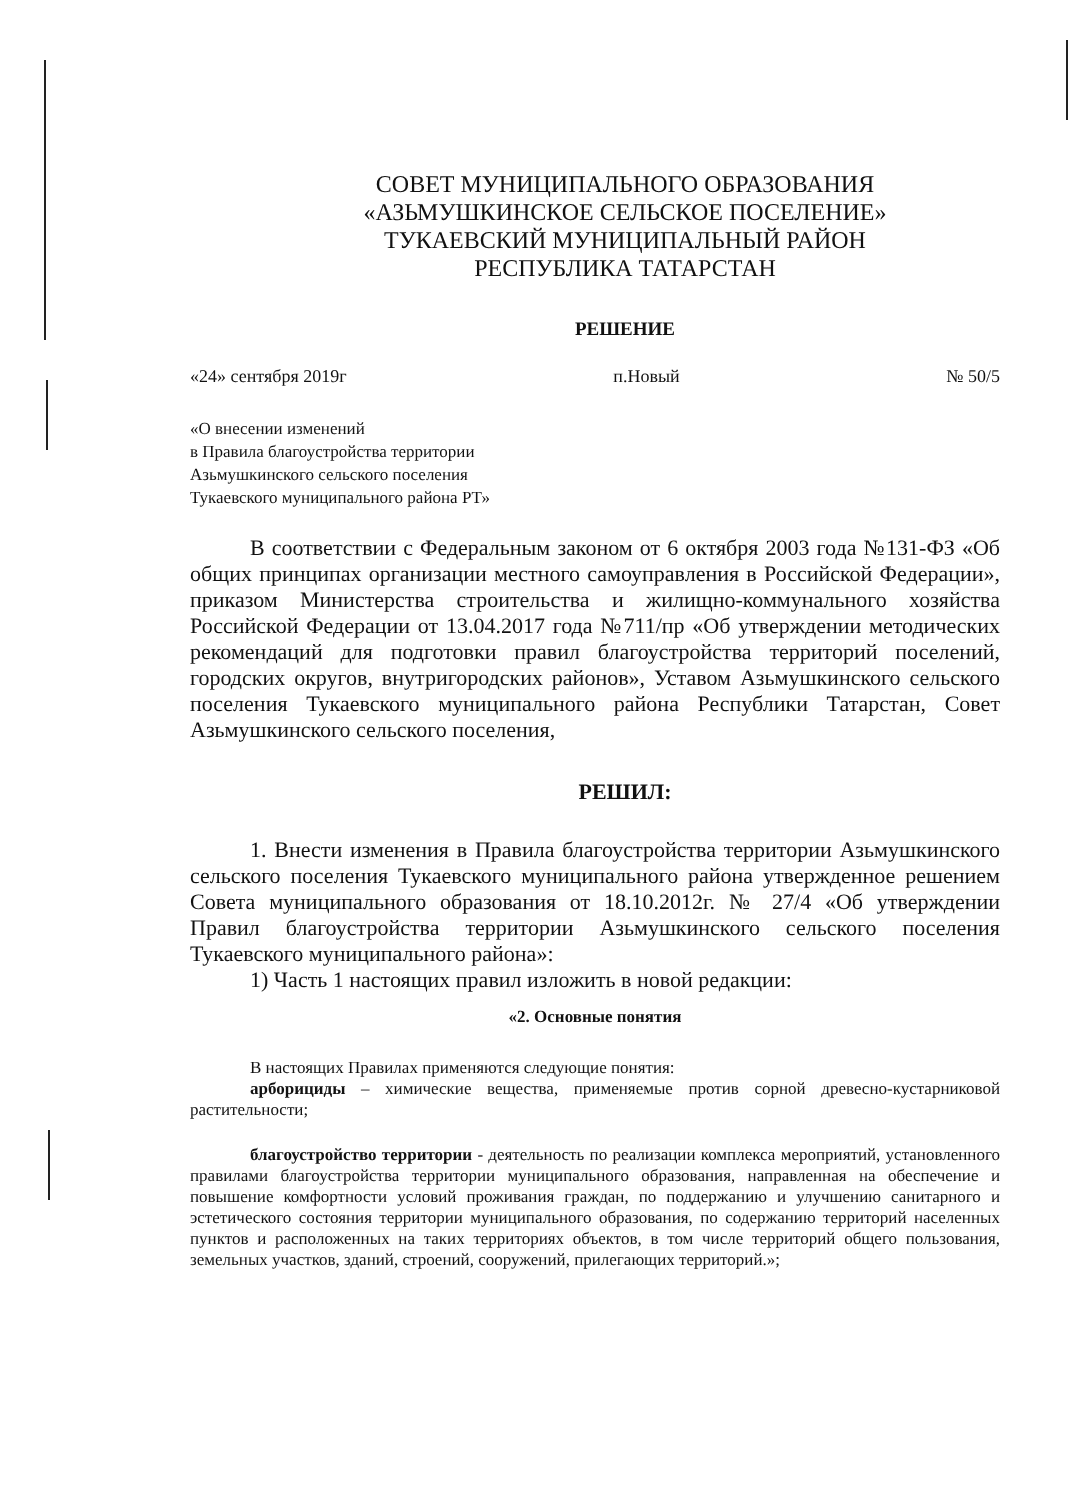СОВЕТ МУНИЦИПАЛЬНОГО ОБРАЗОВАНИЯ
«АЗЬМУШКИНСКОЕ СЕЛЬСКОЕ ПОСЕЛЕНИЕ»
ТУКАЕВСКИЙ МУНИЦИПАЛЬНЫЙ РАЙОН
РЕСПУБЛИКА ТАТАРСТАН
РЕШЕНИЕ
«24» сентября 2019г п.Новый № 50/5
«О внесении изменений
в Правила благоустройства территории
Азьмушкинского сельского поселения
Тукаевского муниципального района РТ»
В соответствии с Федеральным законом от 6 октября 2003 года №131-ФЗ «Об общих принципах организации местного самоуправления в Российской Федерации», приказом Министерства строительства и жилищно-коммунального хозяйства Российской Федерации от 13.04.2017 года №711/пр «Об утверждении методических рекомендаций для подготовки правил благоустройства территорий поселений, городских округов, внутригородских районов», Уставом Азьмушкинского сельского поселения Тукаевского муниципального района Республики Татарстан, Совет Азьмушкинского сельского поселения,
РЕШИЛ:
1. Внести изменения в Правила благоустройства территории Азьмушкинского сельского поселения Тукаевского муниципального района утвержденное решением Совета муниципального образования от 18.10.2012г. № 27/4 «Об утверждении Правил благоустройства территории Азьмушкинского сельского поселения Тукаевского муниципального района»:
1) Часть 1 настоящих правил изложить в новой редакции:
«2. Основные понятия
В настоящих Правилах применяются следующие понятия:
арборициды – химические вещества, применяемые против сорной древесно-кустарниковой растительности;
благоустройство территории - деятельность по реализации комплекса мероприятий, установленного правилами благоустройства территории муниципального образования, направленная на обеспечение и повышение комфортности условий проживания граждан, по поддержанию и улучшению санитарного и эстетического состояния территории муниципального образования, по содержанию территорий населенных пунктов и расположенных на таких территориях объектов, в том числе территорий общего пользования, земельных участков, зданий, строений, сооружений, прилегающих территорий.»;